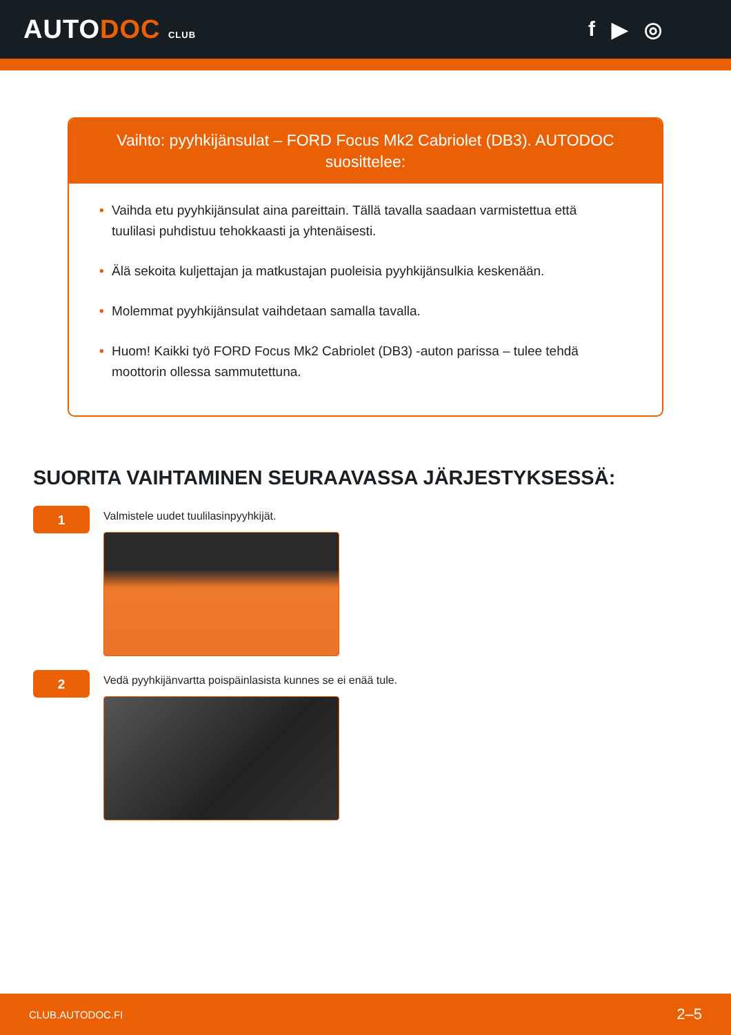AUTODOC CLUB
f ▶ ◎
Vaihto: pyyhkijänsulat – FORD Focus Mk2 Cabriolet (DB3). AUTODOC suosittelee:
• Vaihda etu pyyhkijänsulat aina pareittain. Tällä tavalla saadaan varmistettua että tuulilasi puhdistuu tehokkaasti ja yhtenäisesti.
• Älä sekoita kuljettajan ja matkustajan puoleisia pyyhkijänsulkia keskenään.
• Molemmat pyyhkijänsulat vaihdetaan samalla tavalla.
• Huom! Kaikki työ FORD Focus Mk2 Cabriolet (DB3) -auton parissa – tulee tehdä moottorin ollessa sammutettuna.
SUORITA VAIHTAMINEN SEURAAVASSA JÄRJESTYKSESSÄ:
1
Valmistele uudet tuulilasinpyyhkijät.
2
Vedä pyyhkijänvartta poispäinlasista kunnes se ei enää tule.
CLUB.AUTODOC.FI 2–5